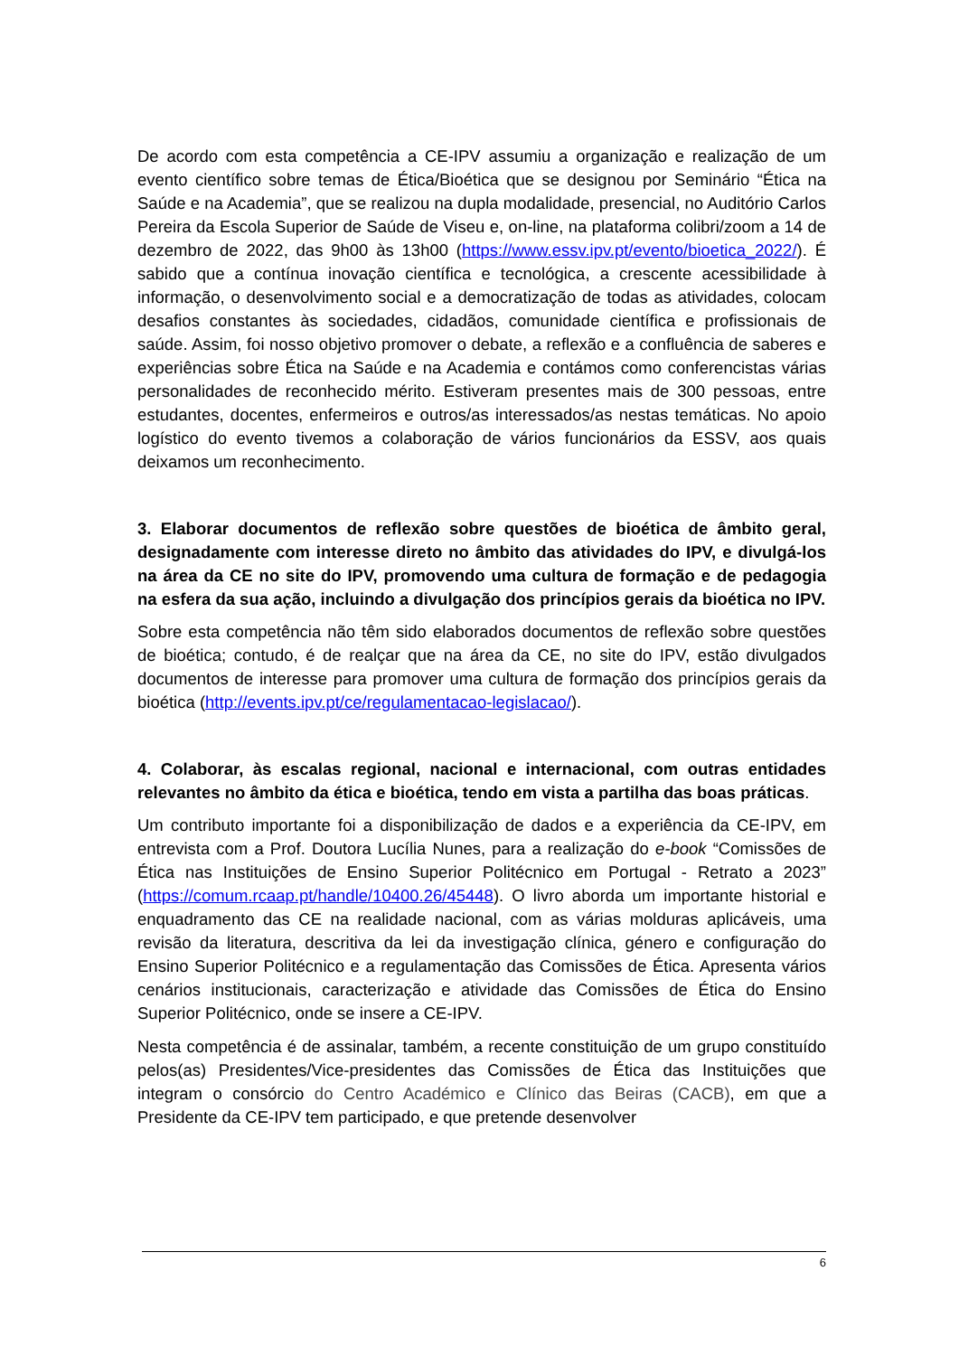De acordo com esta competência a CE-IPV assumiu a organização e realização de um evento científico sobre temas de Ética/Bioética que se designou por Seminário “Ética na Saúde e na Academia”, que se realizou na dupla modalidade, presencial, no Auditório Carlos Pereira da Escola Superior de Saúde de Viseu e, on-line, na plataforma colibri/zoom a 14 de dezembro de 2022, das 9h00 às 13h00 (https://www.essv.ipv.pt/evento/bioetica_2022/). É sabido que a contínua inovação científica e tecnológica, a crescente acessibilidade à informação, o desenvolvimento social e a democratização de todas as atividades, colocam desafios constantes às sociedades, cidadãos, comunidade científica e profissionais de saúde. Assim, foi nosso objetivo promover o debate, a reflexão e a confluência de saberes e experiências sobre Ética na Saúde e na Academia e contámos como conferencistas várias personalidades de reconhecido mérito. Estiveram presentes mais de 300 pessoas, entre estudantes, docentes, enfermeiros e outros/as interessados/as nestas temáticas. No apoio logístico do evento tivemos a colaboração de vários funcionários da ESSV, aos quais deixamos um reconhecimento.
3. Elaborar documentos de reflexão sobre questões de bioética de âmbito geral, designadamente com interesse direto no âmbito das atividades do IPV, e divulgá-los na área da CE no site do IPV, promovendo uma cultura de formação e de pedagogia na esfera da sua ação, incluindo a divulgação dos princípios gerais da bioética no IPV.
Sobre esta competência não têm sido elaborados documentos de reflexão sobre questões de bioética; contudo, é de realçar que na área da CE, no site do IPV, estão divulgados documentos de interesse para promover uma cultura de formação dos princípios gerais da bioética (http://events.ipv.pt/ce/regulamentacao-legislacao/).
4. Colaborar, às escalas regional, nacional e internacional, com outras entidades relevantes no âmbito da ética e bioética, tendo em vista a partilha das boas práticas.
Um contributo importante foi a disponibilização de dados e a experiência da CE-IPV, em entrevista com a Prof. Doutora Lucília Nunes, para a realização do e-book “Comissões de Ética nas Instituições de Ensino Superior Politécnico em Portugal - Retrato a 2023” (https://comum.rcaap.pt/handle/10400.26/45448). O livro aborda um importante historial e enquadramento das CE na realidade nacional, com as várias molduras aplicáveis, uma revisão da literatura, descritiva da lei da investigação clínica, género e configuração do Ensino Superior Politécnico e a regulamentação das Comissões de Ética. Apresenta vários cenários institucionais, caracterização e atividade das Comissões de Ética do Ensino Superior Politécnico, onde se insere a CE-IPV.
Nesta competência é de assinalar, também, a recente constituição de um grupo constituído pelos(as) Presidentes/Vice-presidentes das Comissões de Ética das Instituições que integram o consórcio do Centro Académico e Clínico das Beiras (CACB), em que a Presidente da CE-IPV tem participado, e que pretende desenvolver
6